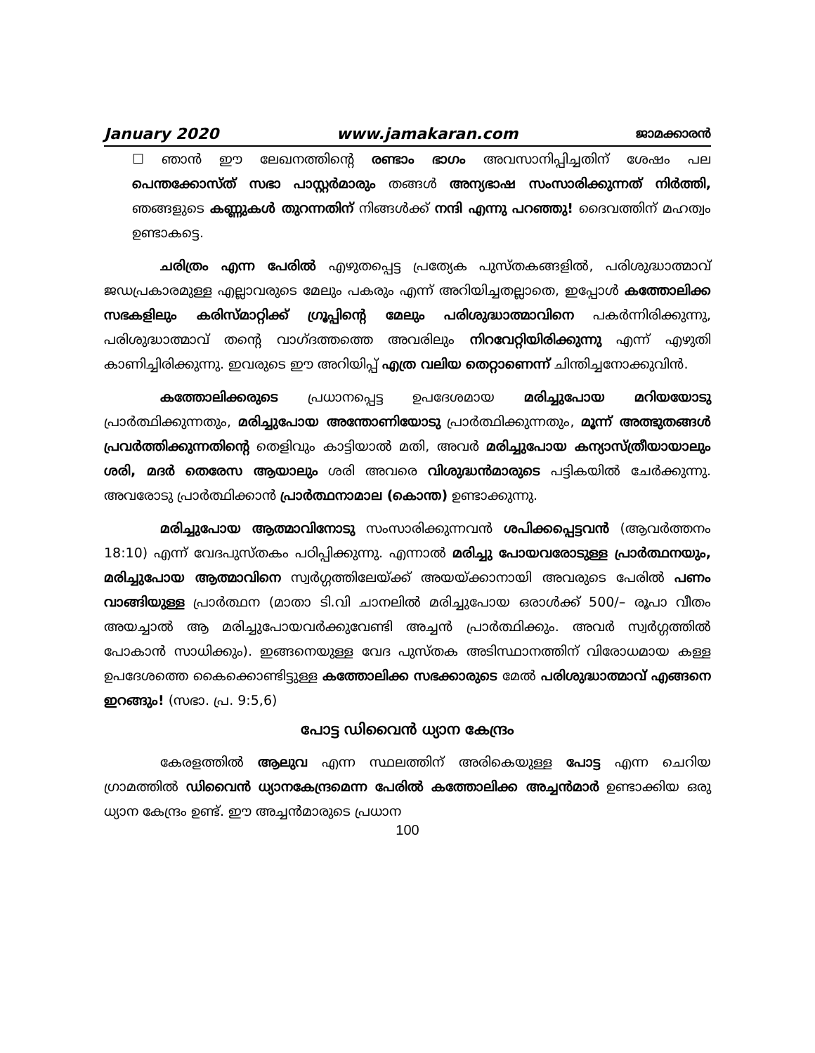January 2020 www.jamakaran.com ജാമക്കാരൻ
☐ ഞാൻ ഈ ലേഖനത്തിന്റെ രണ്ടാം ഭാഗം അവസാനിപ്പിച്ചതിന് ശേഷം പല പെന്തക്കോസ്ത് സഭാ പാസ്റ്റർമാരും തങ്ങൾ അന്യഭാഷ സംസാരിക്കുന്നത് നിർത്തി, ഞങ്ങളുടെ കണ്ണുകൾ തുറന്നതിന് നിങ്ങൾക്ക് നന്ദി എന്നു പറഞ്ഞു! ദൈവത്തിന് മഹത്വം ഉണ്ടാകട്ടെ.
ചരിത്രം എന്ന പേരിൽ എഴുതപ്പെട്ട പ്രത്യേക പുസ്തകങ്ങളിൽ, പരിശുദ്ധാത്മാവ് ജഡപ്രകാരമുള്ള എല്ലാവരുടെ മേലും പകരും എന്ന് അറിയിച്ചതല്ലാതെ, ഇപ്പോൾ കത്തോലിക്ക സഭകളിലും കരിസ്മാറ്റിക്ക് ഗ്രൂപ്പിന്റെ മേലും പരിശുദ്ധാത്മാവിനെ പകർന്നിരിക്കുന്നു, പരിശുദ്ധാത്മാവ് തന്റെ വാഗ്ദത്തത്തെ അവരിലും നിറവേറ്റിയിരിക്കുന്നു എന്ന് എഴുതി കാണിച്ചിരിക്കുന്നു. ഇവരുടെ ഈ അറിയിപ്പ് എത്ര വലിയ തെറ്റാണെന്ന് ചിന്തിച്ചനോക്കുവിൻ.
കത്തോലിക്കരുടെ പ്രധാനപ്പെട്ട ഉപദേശമായ മരിച്ചുപോയ മറിയയോടു പ്രാർത്ഥിക്കുന്നതും, മരിച്ചുപോയ അന്തോണിയോടു പ്രാർത്ഥിക്കുന്നതും, മൂന്ന് അത്ഭുതങ്ങൾ പ്രവർത്തിക്കുന്നതിന്റെ തെളിവും കാട്ടിയാൽ മതി, അവർ മരിച്ചുപോയ കന്യാസ്ത്രീയായാലും ശരി, മദർ തെരേസ ആയാലും ശരി അവരെ വിശുദ്ധൻമാരുടെ പട്ടികയിൽ ചേർക്കുന്നു. അവരോടു പ്രാർത്ഥിക്കാൻ പ്രാർത്ഥനാമാല (കൊന്ത) ഉണ്ടാക്കുന്നു.
മരിച്ചുപോയ ആത്മാവിനോടു സംസാരിക്കുന്നവൻ ശപിക്കപ്പെട്ടവൻ (ആവർത്തനം 18:10) എന്ന് വേദപുസ്തകം പഠിപ്പിക്കുന്നു. എന്നാൽ മരിച്ചു പോയവരോടുള്ള പ്രാർത്ഥനയും, മരിച്ചുപോയ ആത്മാവിനെ സ്വർഗ്ഗത്തിലേയ്ക്ക് അയയ്ക്കാനായി അവരുടെ പേരിൽ പണം വാങ്ങിയുള്ള പ്രാർത്ഥന (മാതാ ടി.വി ചാനലിൽ മരിച്ചുപോയ ഒരാൾക്ക് 500/– രൂപാ വീതം അയച്ചാൽ ആ മരിച്ചുപോയവർക്കുവേണ്ടി അച്ചൻ പ്രാർത്ഥിക്കും. അവർ സ്വർഗ്ഗത്തിൽ പോകാൻ സാധിക്കും). ഇങ്ങനെയുള്ള വേദ പുസ്തക അടിസ്ഥാനത്തിന് വിരോധമായ കള്ള ഉപദേശത്തെ കൈക്കൊണ്ടിട്ടുള്ള കത്തോലിക്ക സഭക്കാരുടെ മേൽ പരിശുദ്ധാത്മാവ് എങ്ങനെ ഇറങ്ങും! (സഭാ. പ്ര. 9:5,6)
പോട്ട ഡിവൈൻ ധ്യാന കേന്ദ്രം
കേരളത്തിൽ ആലുവ എന്ന സ്ഥലത്തിന് അരികെയുള്ള പോട്ട എന്ന ചെറിയ ഗ്രാമത്തിൽ ഡിവൈൻ ധ്യാനകേന്ദ്രമെന്ന പേരിൽ കത്തോലിക്ക അച്ചൻമാർ ഉണ്ടാക്കിയ ഒരു ധ്യാന കേന്ദ്രം ഉണ്ട്. ഈ അച്ചൻമാരുടെ പ്രധാന
100